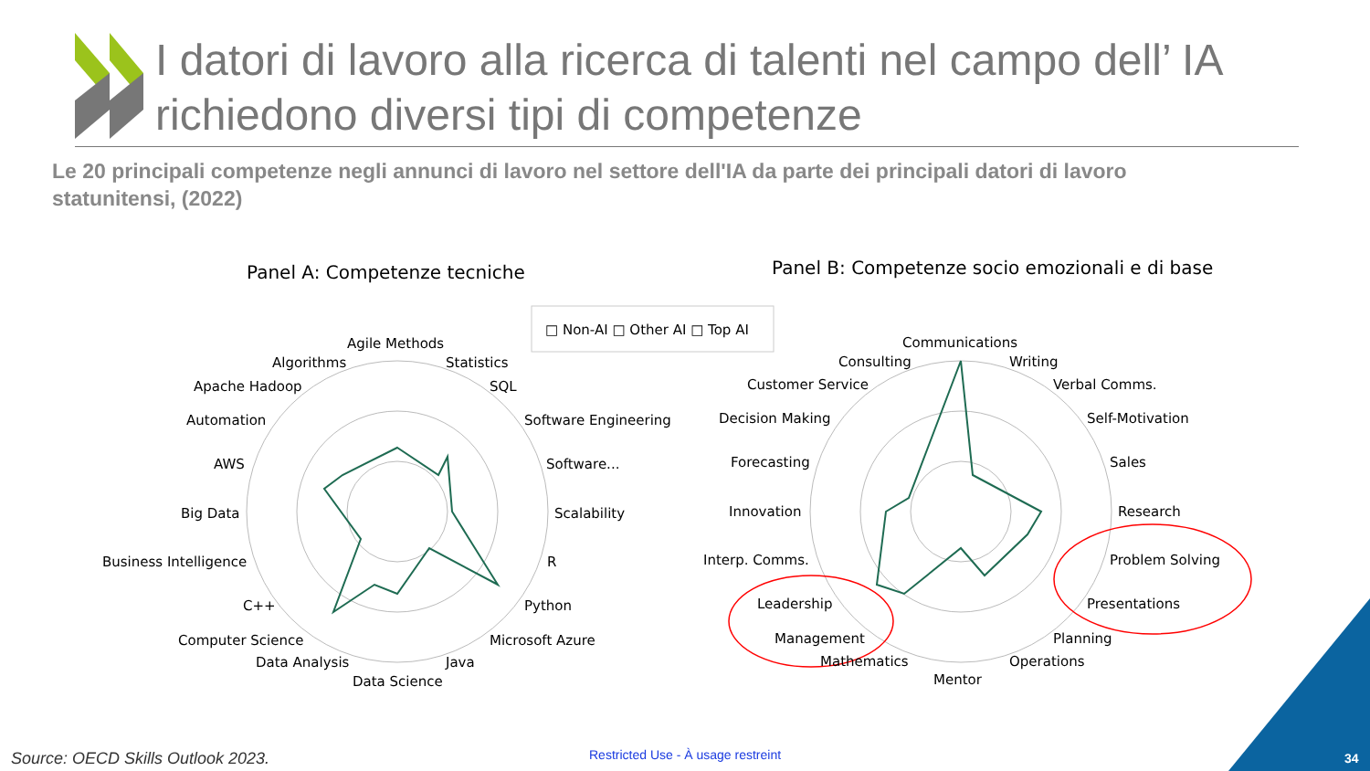Panel A: Competenze tecniche
Panel B: Competenze socio emozionali e di base
□ Non-AI □ Other AI □ Top AI
Agile Methods
Algorithms
Statistics
Apache Hadoop
SQL
Automation
Software Engineering
AWS
Software...
Big Data
Scalability
Business Intelligence
R
C++
Python
Computer Science
Microsoft Azure
Data Analysis
Java
Data Science
Communications
Consulting
Writing
Customer Service
Verbal Comms.
Decision Making
Self-Motivation
Forecasting
Sales
Innovation
Research
Interp. Comms.
Problem Solving
Leadership
Presentations
Management
Planning
Mathematics
Operations
Mentor
I datori di lavoro alla ricerca di talenti nel campo dell’ IA
richiedono diversi tipi di competenze
Le 20 principali competenze negli annunci di lavoro nel settore dell'IA da parte dei principali datori di lavoro statunitensi, (2022)
Source: OECD Skills Outlook 2023.
Restricted Use - À usage restreint
34